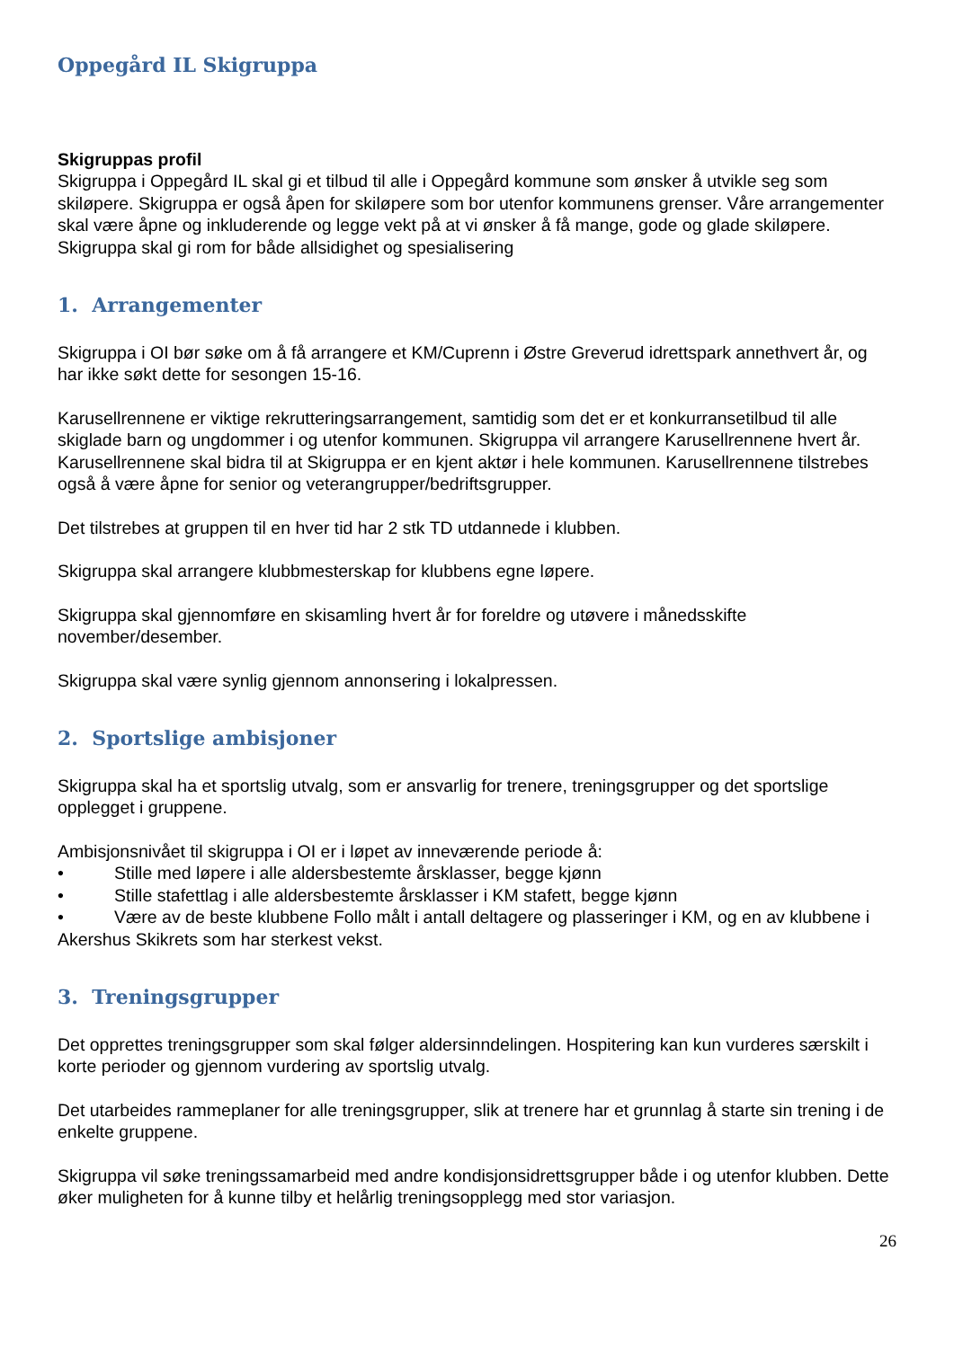Oppegård IL Skigruppa
Skigruppas profil
Skigruppa i Oppegård IL skal gi et tilbud til alle i Oppegård kommune som ønsker å utvikle seg som skiløpere. Skigruppa er også åpen for skiløpere som bor utenfor kommunens grenser. Våre arrangementer skal være åpne og inkluderende og legge vekt på at vi ønsker å få mange, gode og glade skiløpere. Skigruppa skal gi rom for både allsidighet og spesialisering
1. Arrangementer
Skigruppa i OI bør søke om å få arrangere et KM/Cuprenn i Østre Greverud idrettspark annethvert år, og har ikke søkt dette for sesongen 15-16.
Karusellrennene er viktige rekrutteringsarrangement, samtidig som det er et konkurransetilbud til alle skiglade barn og ungdommer i og utenfor kommunen. Skigruppa vil arrangere Karusellrennene hvert år. Karusellrennene skal bidra til at Skigruppa er en kjent aktør i hele kommunen. Karusellrennene tilstrebes også å være åpne for senior og veterangrupper/bedriftsgrupper.
Det tilstrebes at gruppen til en hver tid har 2 stk TD utdannede i klubben.
Skigruppa skal arrangere klubbmesterskap for klubbens egne løpere.
Skigruppa skal gjennomføre en skisamling hvert år for foreldre og utøvere i månedsskifte november/desember.
Skigruppa skal være synlig gjennom annonsering i lokalpressen.
2. Sportslige ambisjoner
Skigruppa skal ha et sportslig utvalg, som er ansvarlig for trenere, treningsgrupper og det sportslige opplegget i gruppene.
Ambisjonsnivået til skigruppa i OI er i løpet av inneværende periode å:
• Stille med løpere i alle aldersbestemte årsklasser, begge kjønn
• Stille stafettlag i alle aldersbestemte årsklasser i KM stafett, begge kjønn
• Være av de beste klubbene Follo målt i antall deltagere og plasseringer i KM, og en av klubbene i Akershus Skikrets som har sterkest vekst.
3. Treningsgrupper
Det opprettes treningsgrupper som skal følger aldersinndelingen. Hospitering kan kun vurderes særskilt i korte perioder og gjennom vurdering av sportslig utvalg.
Det utarbeides rammeplaner for alle treningsgrupper, slik at trenere har et grunnlag å starte sin trening i de enkelte gruppene.
Skigruppa vil søke treningssamarbeid med andre kondisjonsidrettsgrupper både i og utenfor klubben. Dette øker muligheten for å kunne tilby et helårlig treningsopplegg med stor variasjon.
26